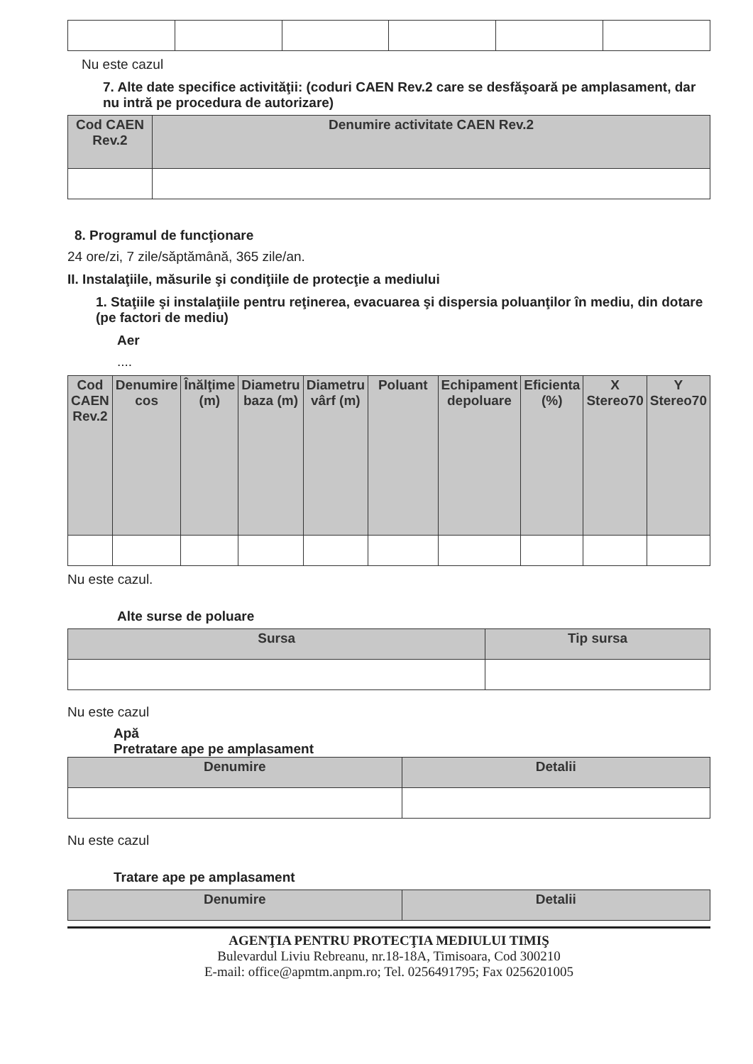Nu este cazul
7. Alte date specifice activităţii: (coduri CAEN Rev.2 care se desfăşoară pe amplasament, dar nu intră pe procedura de autorizare)
| Cod CAEN Rev.2 | Denumire activitate CAEN Rev.2 |
| --- | --- |
8. Programul de funcţionare
24 ore/zi, 7 zile/săptămână, 365 zile/an.
II. Instalaţiile, măsurile şi condiţiile de protecţie a mediului
1. Staţiile şi instalaţiile pentru reţinerea, evacuarea şi dispersia poluanţilor în mediu, din dotare (pe factori de mediu)
Aer
....
| Cod CAEN Rev.2 | Denumire cos | Înălţime (m) | Diametru baza (m) | Diametru vârf (m) | Poluant | Echipament depoluare | Eficienta (%) | X Stereo70 | Y Stereo70 |
| --- | --- | --- | --- | --- | --- | --- | --- | --- | --- |
Nu este cazul.
Alte surse de poluare
| Sursa | Tip sursa |
| --- | --- |
Nu este cazul
Apă
Pretratare ape pe amplasament
| Denumire | Detalii |
| --- | --- |
Nu este cazul
Tratare ape pe amplasament
| Denumire | Detalii |
| --- | --- |
AGENŢIA PENTRU PROTECŢIA MEDIULUI TIMIŞ
Bulevardul Liviu Rebreanu, nr.18-18A, Timisoara, Cod 300210
E-mail: office@apmtm.anpm.ro; Tel. 0256491795; Fax 0256201005